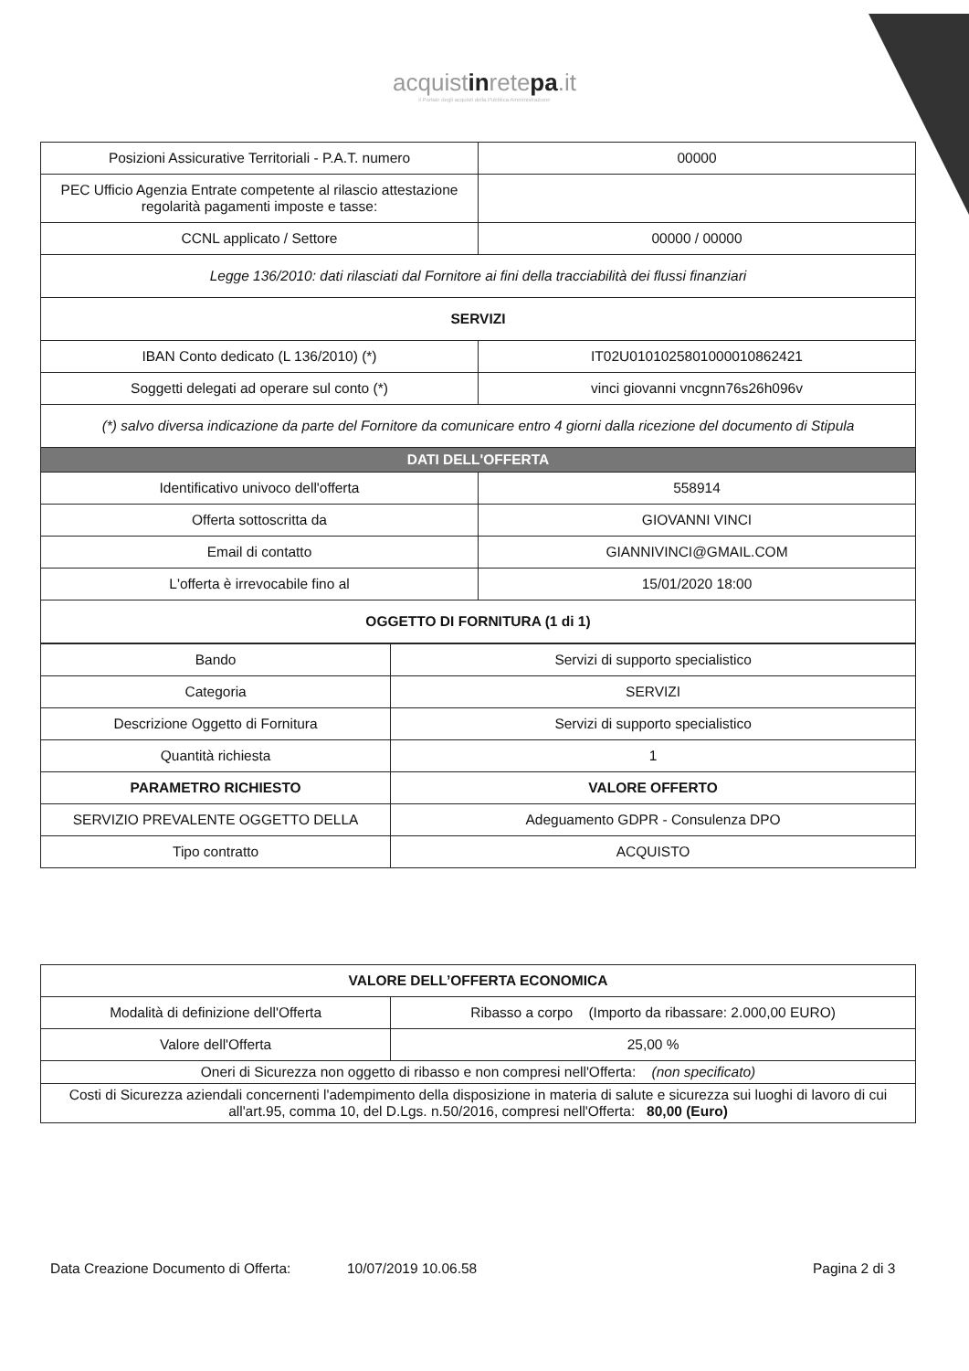acquistinretepa.it
il Portale degli acquisti della Pubblica Amministrazione
| Posizioni Assicurative Territoriali - P.A.T. numero | 00000 |
| PEC Ufficio Agenzia Entrate competente al rilascio attestazione regolarità pagamenti imposte e tasse: | |
| CCNL applicato / Settore | 00000 / 00000 |
| Legge 136/2010: dati rilasciati dal Fornitore ai fini della tracciabilità dei flussi finanziari | |
| SERVIZI | |
| IBAN Conto dedicato (L 136/2010) (*) | IT02U0101025801000010862421 |
| Soggetti delegati ad operare sul conto (*) | vinci giovanni vncgnn76s26h096v |
| (*) salvo diversa indicazione da parte del Fornitore da comunicare entro 4 giorni dalla ricezione del documento di Stipula | |
| DATI DELL'OFFERTA | |
| Identificativo univoco dell'offerta | 558914 |
| Offerta sottoscritta da | GIOVANNI VINCI |
| Email di contatto | GIANNIVINCI@GMAIL.COM |
| L'offerta è irrevocabile fino al | 15/01/2020 18:00 |
| OGGETTO DI FORNITURA (1 di 1) | |
| Bando | Servizi di supporto specialistico |
| Categoria | SERVIZI |
| Descrizione Oggetto di Fornitura | Servizi di supporto specialistico |
| Quantità richiesta | 1 |
| PARAMETRO RICHIESTO | VALORE OFFERTO |
| SERVIZIO PREVALENTE OGGETTO DELLA | Adeguamento GDPR - Consulenza DPO |
| Tipo contratto | ACQUISTO |
| VALORE DELL’OFFERTA ECONOMICA | |
| --- | --- |
| Modalità di definizione dell'Offerta | Ribasso a corpo (Importo da ribassare: 2.000,00 EURO) |
| Valore dell'Offerta | 25,00 % |
| Oneri di Sicurezza non oggetto di ribasso e non compresi nell'Offerta: (non specificato) | |
| Costi di Sicurezza aziendali concernenti l'adempimento della disposizione in materia di salute e sicurezza sui luoghi di lavoro di cui all'art.95, comma 10, del D.Lgs. n.50/2016, compresi nell'Offerta: 80,00 (Euro) | |
Data Creazione Documento di Offerta: 10/07/2019 10.06.58 Pagina 2 di 3